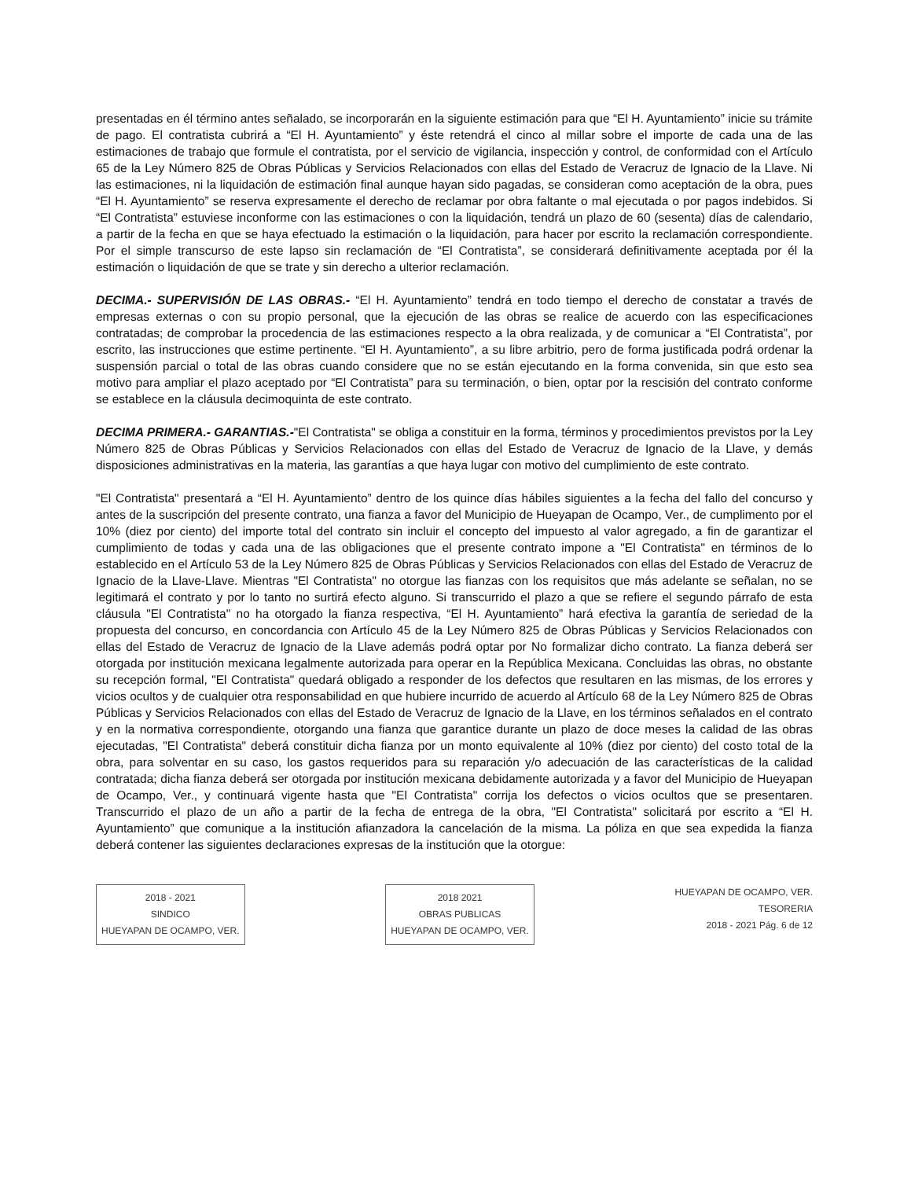presentadas en él término antes señalado, se incorporarán en la siguiente estimación para que “El H. Ayuntamiento” inicie su trámite de pago. El contratista cubrirá a “El H. Ayuntamiento” y éste retendrá el cinco al millar sobre el importe de cada una de las estimaciones de trabajo que formule el contratista, por el servicio de vigilancia, inspección y control, de conformidad con el Artículo 65 de la Ley Número 825 de Obras Públicas y Servicios Relacionados con ellas del Estado de Veracruz de Ignacio de la Llave. Ni las estimaciones, ni la liquidación de estimación final aunque hayan sido pagadas, se consideran como aceptación de la obra, pues “El H. Ayuntamiento” se reserva expresamente el derecho de reclamar por obra faltante o mal ejecutada o por pagos indebidos. Si “El Contratista” estuviese inconforme con las estimaciones o con la liquidación, tendrá un plazo de 60 (sesenta) días de calendario, a partir de la fecha en que se haya efectuado la estimación o la liquidación, para hacer por escrito la reclamación correspondiente. Por el simple transcurso de este lapso sin reclamación de “El Contratista”, se considerará definitivamente aceptada por él la estimación o liquidación de que se trate y sin derecho a ulterior reclamación.
DECIMA.- SUPERVISIÓN DE LAS OBRAS.- “El H. Ayuntamiento” tendrá en todo tiempo el derecho de constatar a través de empresas externas o con su propio personal, que la ejecución de las obras se realice de acuerdo con las especificaciones contratadas; de comprobar la procedencia de las estimaciones respecto a la obra realizada, y de comunicar a “El Contratista”, por escrito, las instrucciones que estime pertinente. “El H. Ayuntamiento”, a su libre arbitrio, pero de forma justificada podrá ordenar la suspensión parcial o total de las obras cuando considere que no se están ejecutando en la forma convenida, sin que esto sea motivo para ampliar el plazo aceptado por “El Contratista” para su terminación, o bien, optar por la rescisión del contrato conforme se establece en la cláusula decimoquinta de este contrato.
DECIMA PRIMERA.- GARANTIAS.-"El Contratista" se obliga a constituir en la forma, términos y procedimientos previstos por la Ley Número 825 de Obras Públicas y Servicios Relacionados con ellas del Estado de Veracruz de Ignacio de la Llave, y demás disposiciones administrativas en la materia, las garantías a que haya lugar con motivo del cumplimiento de este contrato.
"El Contratista" presentará a “El H. Ayuntamiento” dentro de los quince días hábiles siguientes a la fecha del fallo del concurso y antes de la suscripción del presente contrato, una fianza a favor del Municipio de Hueyapan de Ocampo, Ver., de cumplimento por el 10% (diez por ciento) del importe total del contrato sin incluir el concepto del impuesto al valor agregado, a fin de garantizar el cumplimiento de todas y cada una de las obligaciones que el presente contrato impone a "El Contratista" en términos de lo establecido en el Artículo 53 de la Ley Número 825 de Obras Públicas y Servicios Relacionados con ellas del Estado de Veracruz de Ignacio de la Llave-Llave. Mientras "El Contratista" no otorgue las fianzas con los requisitos que más adelante se señalan, no se legitimará el contrato y por lo tanto no surtirá efecto alguno. Si transcurrido el plazo a que se refiere el segundo párrafo de esta cláusula "El Contratista" no ha otorgado la fianza respectiva, “El H. Ayuntamiento” hará efectiva la garantía de seriedad de la propuesta del concurso, en concordancia con Artículo 45 de la Ley Número 825 de Obras Públicas y Servicios Relacionados con ellas del Estado de Veracruz de Ignacio de la Llave además podrá optar por No formalizar dicho contrato. La fianza deberá ser otorgada por institución mexicana legalmente autorizada para operar en la República Mexicana. Concluidas las obras, no obstante su recepción formal, "El Contratista" quedará obligado a responder de los defectos que resultaren en las mismas, de los errores y vicios ocultos y de cualquier otra responsabilidad en que hubiere incurrido de acuerdo al Artículo 68 de la Ley Número 825 de Obras Públicas y Servicios Relacionados con ellas del Estado de Veracruz de Ignacio de la Llave, en los términos señalados en el contrato y en la normativa correspondiente, otorgando una fianza que garantice durante un plazo de doce meses la calidad de las obras ejecutadas, "El Contratista" deberá constituir dicha fianza por un monto equivalente al 10% (diez por ciento) del costo total de la obra, para solventar en su caso, los gastos requeridos para su reparación y/o adecuación de las características de la calidad contratada; dicha fianza deberá ser otorgada por institución mexicana debidamente autorizada y a favor del Municipio de Hueyapan de Ocampo, Ver., y continuará vigente hasta que "El Contratista" corrija los defectos o vicios ocultos que se presentaren. Transcurrido el plazo de un año a partir de la fecha de entrega de la obra, "El Contratista" solicitará por escrito a “El H. Ayuntamiento” que comunique a la institución afianzadora la cancelación de la misma. La póliza en que sea expedida la fianza deberá contener las siguientes declaraciones expresas de la institución que la otorgue:
2018 - 2021
SINDICO
HUEYAPAN DE OCAMPO, VER.
2018 2021
OBRAS PUBLICAS
HUEYAPAN DE OCAMPO, VER.
HUEYAPAN DE OCAMPO, VER.
TESORERIA
2018 - 2021 Pág. 6 de 12